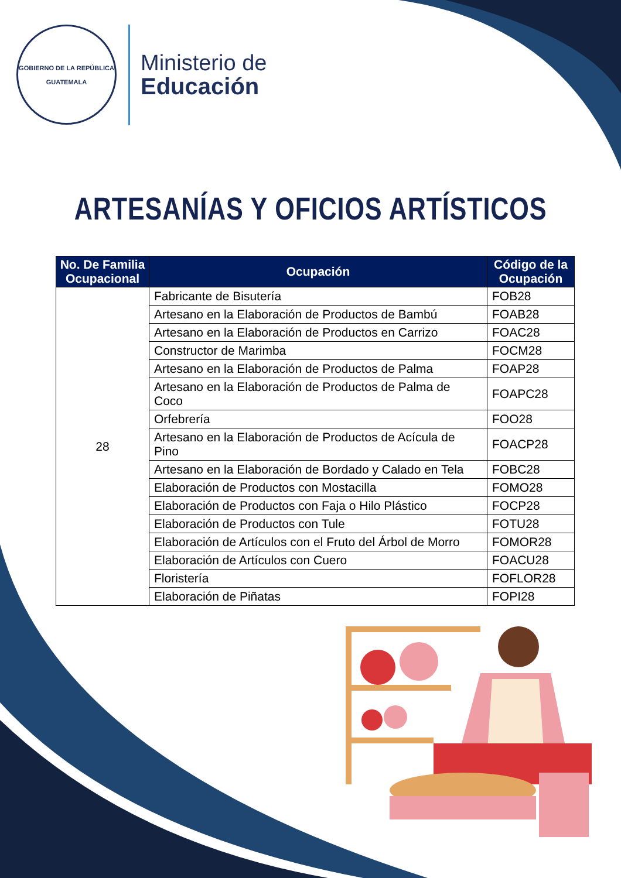GOBIERNO DE LA REPÚBLICA
GUATEMALA
Ministerio de
Educación
ARTESANÍAS Y OFICIOS ARTÍSTICOS
| No. De Familia Ocupacional | Ocupación | Código de la Ocupación |
| --- | --- | --- |
| 28 | Fabricante de Bisutería | FOB28 |
| | Artesano en la Elaboración de Productos de Bambú | FOAB28 |
| | Artesano en la Elaboración de Productos en Carrizo | FOAC28 |
| | Constructor de Marimba | FOCM28 |
| | Artesano en la Elaboración de Productos de Palma | FOAP28 |
| | Artesano en la Elaboración de Productos de Palma de Coco | FOAPC28 |
| | Orfebrería | FOO28 |
| | Artesano en la Elaboración de Productos de Acícula de Pino | FOACP28 |
| | Artesano en la Elaboración de Bordado y Calado en Tela | FOBC28 |
| | Elaboración de Productos con Mostacilla | FOMO28 |
| | Elaboración de Productos con Faja o Hilo Plástico | FOCP28 |
| | Elaboración de Productos con Tule | FOTU28 |
| | Elaboración de Artículos con el Fruto del Árbol de Morro | FOMOR28 |
| | Elaboración de Artículos con Cuero | FOACU28 |
| | Floristería | FOFLOR28 |
| | Elaboración de Piñatas | FOPI28 |